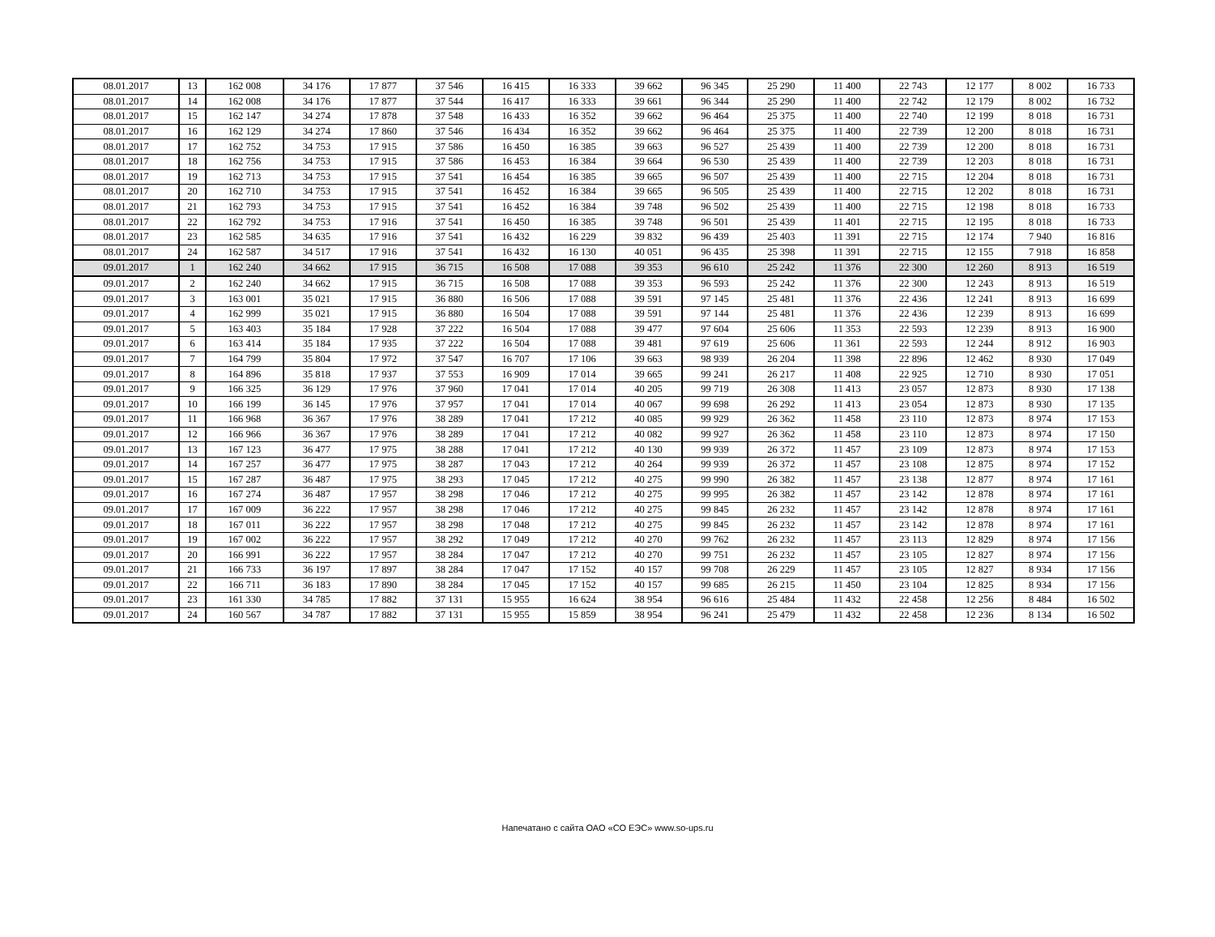| 08.01.2017 | 13 | 162 008 | 34 176 | 17 877 | 37 546 | 16 415 | 16 333 | 39 662 | 96 345 | 25 290 | 11 400 | 22 743 | 12 177 | 8 002 | 16 733 |
| 08.01.2017 | 14 | 162 008 | 34 176 | 17 877 | 37 544 | 16 417 | 16 333 | 39 661 | 96 344 | 25 290 | 11 400 | 22 742 | 12 179 | 8 002 | 16 732 |
| 08.01.2017 | 15 | 162 147 | 34 274 | 17 878 | 37 548 | 16 433 | 16 352 | 39 662 | 96 464 | 25 375 | 11 400 | 22 740 | 12 199 | 8 018 | 16 731 |
| 08.01.2017 | 16 | 162 129 | 34 274 | 17 860 | 37 546 | 16 434 | 16 352 | 39 662 | 96 464 | 25 375 | 11 400 | 22 739 | 12 200 | 8 018 | 16 731 |
| 08.01.2017 | 17 | 162 752 | 34 753 | 17 915 | 37 586 | 16 450 | 16 385 | 39 663 | 96 527 | 25 439 | 11 400 | 22 739 | 12 200 | 8 018 | 16 731 |
| 08.01.2017 | 18 | 162 756 | 34 753 | 17 915 | 37 586 | 16 453 | 16 384 | 39 664 | 96 530 | 25 439 | 11 400 | 22 739 | 12 203 | 8 018 | 16 731 |
| 08.01.2017 | 19 | 162 713 | 34 753 | 17 915 | 37 541 | 16 454 | 16 385 | 39 665 | 96 507 | 25 439 | 11 400 | 22 715 | 12 204 | 8 018 | 16 731 |
| 08.01.2017 | 20 | 162 710 | 34 753 | 17 915 | 37 541 | 16 452 | 16 384 | 39 665 | 96 505 | 25 439 | 11 400 | 22 715 | 12 202 | 8 018 | 16 731 |
| 08.01.2017 | 21 | 162 793 | 34 753 | 17 915 | 37 541 | 16 452 | 16 384 | 39 748 | 96 502 | 25 439 | 11 400 | 22 715 | 12 198 | 8 018 | 16 733 |
| 08.01.2017 | 22 | 162 792 | 34 753 | 17 916 | 37 541 | 16 450 | 16 385 | 39 748 | 96 501 | 25 439 | 11 401 | 22 715 | 12 195 | 8 018 | 16 733 |
| 08.01.2017 | 23 | 162 585 | 34 635 | 17 916 | 37 541 | 16 432 | 16 229 | 39 832 | 96 439 | 25 403 | 11 391 | 22 715 | 12 174 | 7 940 | 16 816 |
| 08.01.2017 | 24 | 162 587 | 34 517 | 17 916 | 37 541 | 16 432 | 16 130 | 40 051 | 96 435 | 25 398 | 11 391 | 22 715 | 12 155 | 7 918 | 16 858 |
| 09.01.2017 | 1 | 162 240 | 34 662 | 17 915 | 36 715 | 16 508 | 17 088 | 39 353 | 96 610 | 25 242 | 11 376 | 22 300 | 12 260 | 8 913 | 16 519 |
| 09.01.2017 | 2 | 162 240 | 34 662 | 17 915 | 36 715 | 16 508 | 17 088 | 39 353 | 96 593 | 25 242 | 11 376 | 22 300 | 12 243 | 8 913 | 16 519 |
| 09.01.2017 | 3 | 163 001 | 35 021 | 17 915 | 36 880 | 16 506 | 17 088 | 39 591 | 97 145 | 25 481 | 11 376 | 22 436 | 12 241 | 8 913 | 16 699 |
| 09.01.2017 | 4 | 162 999 | 35 021 | 17 915 | 36 880 | 16 504 | 17 088 | 39 591 | 97 144 | 25 481 | 11 376 | 22 436 | 12 239 | 8 913 | 16 699 |
| 09.01.2017 | 5 | 163 403 | 35 184 | 17 928 | 37 222 | 16 504 | 17 088 | 39 477 | 97 604 | 25 606 | 11 353 | 22 593 | 12 239 | 8 913 | 16 900 |
| 09.01.2017 | 6 | 163 414 | 35 184 | 17 935 | 37 222 | 16 504 | 17 088 | 39 481 | 97 619 | 25 606 | 11 361 | 22 593 | 12 244 | 8 912 | 16 903 |
| 09.01.2017 | 7 | 164 799 | 35 804 | 17 972 | 37 547 | 16 707 | 17 106 | 39 663 | 98 939 | 26 204 | 11 398 | 22 896 | 12 462 | 8 930 | 17 049 |
| 09.01.2017 | 8 | 164 896 | 35 818 | 17 937 | 37 553 | 16 909 | 17 014 | 39 665 | 99 241 | 26 217 | 11 408 | 22 925 | 12 710 | 8 930 | 17 051 |
| 09.01.2017 | 9 | 166 325 | 36 129 | 17 976 | 37 960 | 17 041 | 17 014 | 40 205 | 99 719 | 26 308 | 11 413 | 23 057 | 12 873 | 8 930 | 17 138 |
| 09.01.2017 | 10 | 166 199 | 36 145 | 17 976 | 37 957 | 17 041 | 17 014 | 40 067 | 99 698 | 26 292 | 11 413 | 23 054 | 12 873 | 8 930 | 17 135 |
| 09.01.2017 | 11 | 166 968 | 36 367 | 17 976 | 38 289 | 17 041 | 17 212 | 40 085 | 99 929 | 26 362 | 11 458 | 23 110 | 12 873 | 8 974 | 17 153 |
| 09.01.2017 | 12 | 166 966 | 36 367 | 17 976 | 38 289 | 17 041 | 17 212 | 40 082 | 99 927 | 26 362 | 11 458 | 23 110 | 12 873 | 8 974 | 17 150 |
| 09.01.2017 | 13 | 167 123 | 36 477 | 17 975 | 38 288 | 17 041 | 17 212 | 40 130 | 99 939 | 26 372 | 11 457 | 23 109 | 12 873 | 8 974 | 17 153 |
| 09.01.2017 | 14 | 167 257 | 36 477 | 17 975 | 38 287 | 17 043 | 17 212 | 40 264 | 99 939 | 26 372 | 11 457 | 23 108 | 12 875 | 8 974 | 17 152 |
| 09.01.2017 | 15 | 167 287 | 36 487 | 17 975 | 38 293 | 17 045 | 17 212 | 40 275 | 99 990 | 26 382 | 11 457 | 23 138 | 12 877 | 8 974 | 17 161 |
| 09.01.2017 | 16 | 167 274 | 36 487 | 17 957 | 38 298 | 17 046 | 17 212 | 40 275 | 99 995 | 26 382 | 11 457 | 23 142 | 12 878 | 8 974 | 17 161 |
| 09.01.2017 | 17 | 167 009 | 36 222 | 17 957 | 38 298 | 17 046 | 17 212 | 40 275 | 99 845 | 26 232 | 11 457 | 23 142 | 12 878 | 8 974 | 17 161 |
| 09.01.2017 | 18 | 167 011 | 36 222 | 17 957 | 38 298 | 17 048 | 17 212 | 40 275 | 99 845 | 26 232 | 11 457 | 23 142 | 12 878 | 8 974 | 17 161 |
| 09.01.2017 | 19 | 167 002 | 36 222 | 17 957 | 38 292 | 17 049 | 17 212 | 40 270 | 99 762 | 26 232 | 11 457 | 23 113 | 12 829 | 8 974 | 17 156 |
| 09.01.2017 | 20 | 166 991 | 36 222 | 17 957 | 38 284 | 17 047 | 17 212 | 40 270 | 99 751 | 26 232 | 11 457 | 23 105 | 12 827 | 8 974 | 17 156 |
| 09.01.2017 | 21 | 166 733 | 36 197 | 17 897 | 38 284 | 17 047 | 17 152 | 40 157 | 99 708 | 26 229 | 11 457 | 23 105 | 12 827 | 8 934 | 17 156 |
| 09.01.2017 | 22 | 166 711 | 36 183 | 17 890 | 38 284 | 17 045 | 17 152 | 40 157 | 99 685 | 26 215 | 11 450 | 23 104 | 12 825 | 8 934 | 17 156 |
| 09.01.2017 | 23 | 161 330 | 34 785 | 17 882 | 37 131 | 15 955 | 16 624 | 38 954 | 96 616 | 25 484 | 11 432 | 22 458 | 12 256 | 8 484 | 16 502 |
| 09.01.2017 | 24 | 160 567 | 34 787 | 17 882 | 37 131 | 15 955 | 15 859 | 38 954 | 96 241 | 25 479 | 11 432 | 22 458 | 12 236 | 8 134 | 16 502 |
Напечатано с сайта ОАО «СО ЕЭС» www.so-ups.ru